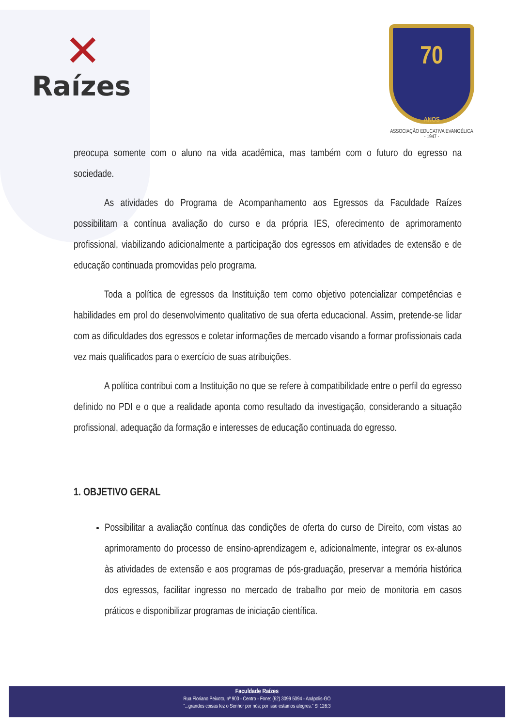✕
Raízes
70
ANOS
ASSOCIAÇÃO EDUCATIVA EVANGÉLICA
- 1947 -
preocupa somente com o aluno na vida acadêmica, mas também com o futuro do egresso na sociedade.
As atividades do Programa de Acompanhamento aos Egressos da Faculdade Raízes possibilitam a contínua avaliação do curso e da própria IES, oferecimento de aprimoramento profissional, viabilizando adicionalmente a participação dos egressos em atividades de extensão e de educação continuada promovidas pelo programa.
Toda a política de egressos da Instituição tem como objetivo potencializar competências e habilidades em prol do desenvolvimento qualitativo de sua oferta educacional. Assim, pretende-se lidar com as dificuldades dos egressos e coletar informações de mercado visando a formar profissionais cada vez mais qualificados para o exercício de suas atribuições.
A política contribui com a Instituição no que se refere à compatibilidade entre o perfil do egresso definido no PDI e o que a realidade aponta como resultado da investigação, considerando a situação profissional, adequação da formação e interesses de educação continuada do egresso.
1. OBJETIVO GERAL
Possibilitar a avaliação contínua das condições de oferta do curso de Direito, com vistas ao aprimoramento do processo de ensino-aprendizagem e, adicionalmente, integrar os ex-alunos às atividades de extensão e aos programas de pós-graduação, preservar a memória histórica dos egressos, facilitar ingresso no mercado de trabalho por meio de monitoria em casos práticos e disponibilizar programas de iniciação científica.
Faculdade Raízes
Rua Floriano Peixoto, nº 900 - Centro - Fone: (62) 3099 5094 - Anápolis-GO
“...grandes coisas fez o Senhor por nós; por isso estamos alegres.” Sl 126:3